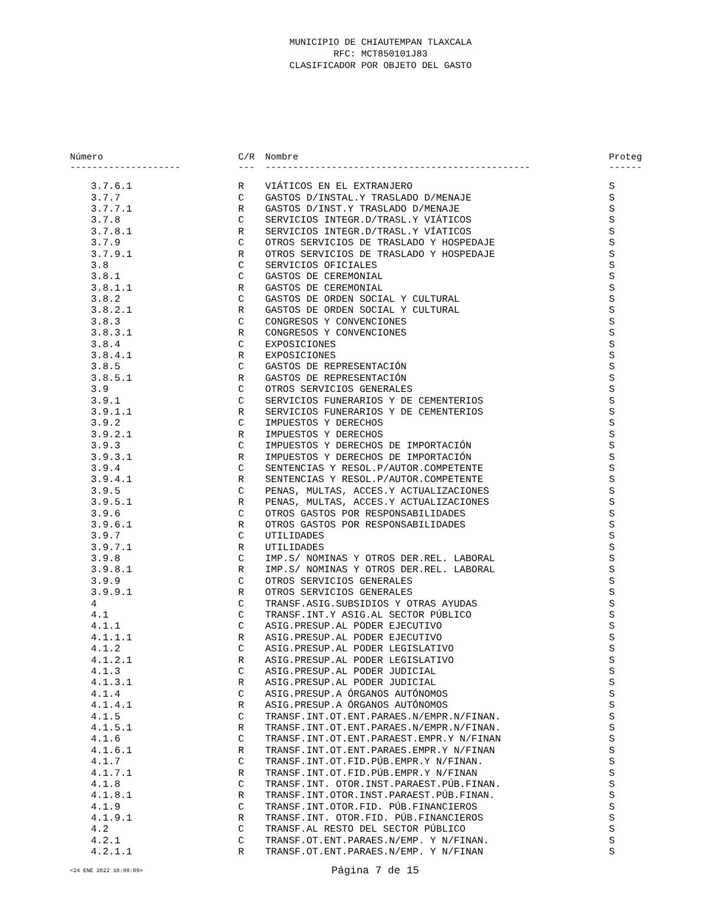MUNICIPIO DE CHIAUTEMPAN TLAXCALA
RFC: MCT850101J83
CLASIFICADOR POR OBJETO DEL GASTO
| Número | C/R | Nombre | Proteg |
| --- | --- | --- | --- |
| -------------------- | --- | ------------------------------------------------ | ------ |
| 3.7.6.1 | R | VIÁTICOS EN EL EXTRANJERO | S |
| 3.7.7 | C | GASTOS D/INSTAL.Y TRASLADO D/MENAJE | S |
| 3.7.7.1 | R | GASTOS D/INST.Y TRASLADO D/MENAJE | S |
| 3.7.8 | C | SERVICIOS INTEGR.D/TRASL.Y VIÁTICOS | S |
| 3.7.8.1 | R | SERVICIOS INTEGR.D/TRASL.Y VÍATICOS | S |
| 3.7.9 | C | OTROS SERVICIOS DE TRASLADO Y HOSPEDAJE | S |
| 3.7.9.1 | R | OTROS SERVICIOS DE TRASLADO Y HOSPEDAJE | S |
| 3.8 | C | SERVICIOS OFICIALES | S |
| 3.8.1 | C | GASTOS DE CEREMONIAL | S |
| 3.8.1.1 | R | GASTOS DE CEREMONIAL | S |
| 3.8.2 | C | GASTOS DE ORDEN SOCIAL Y CULTURAL | S |
| 3.8.2.1 | R | GASTOS DE ORDEN SOCIAL Y CULTURAL | S |
| 3.8.3 | C | CONGRESOS Y CONVENCIONES | S |
| 3.8.3.1 | R | CONGRESOS Y CONVENCIONES | S |
| 3.8.4 | C | EXPOSICIONES | S |
| 3.8.4.1 | R | EXPOSICIONES | S |
| 3.8.5 | C | GASTOS DE REPRESENTACIÓN | S |
| 3.8.5.1 | R | GASTOS DE REPRESENTACIÓN | S |
| 3.9 | C | OTROS SERVICIOS GENERALES | S |
| 3.9.1 | C | SERVICIOS FUNERARIOS Y DE CEMENTERIOS | S |
| 3.9.1.1 | R | SERVICIOS FUNERARIOS Y DE CEMENTERIOS | S |
| 3.9.2 | C | IMPUESTOS Y DERECHOS | S |
| 3.9.2.1 | R | IMPUESTOS Y DERECHOS | S |
| 3.9.3 | C | IMPUESTOS Y DERECHOS DE IMPORTACIÓN | S |
| 3.9.3.1 | R | IMPUESTOS Y DERECHOS DE IMPORTACIÓN | S |
| 3.9.4 | C | SENTENCIAS Y RESOL.P/AUTOR.COMPETENTE | S |
| 3.9.4.1 | R | SENTENCIAS Y RESOL.P/AUTOR.COMPETENTE | S |
| 3.9.5 | C | PENAS, MULTAS, ACCES.Y ACTUALIZACIONES | S |
| 3.9.5.1 | R | PENAS, MULTAS, ACCES.Y ACTUALIZACIONES | S |
| 3.9.6 | C | OTROS GASTOS POR RESPONSABILIDADES | S |
| 3.9.6.1 | R | OTROS GASTOS POR RESPONSABILIDADES | S |
| 3.9.7 | C | UTILIDADES | S |
| 3.9.7.1 | R | UTILIDADES | S |
| 3.9.8 | C | IMP.S/ NOMINAS Y OTROS DER.REL. LABORAL | S |
| 3.9.8.1 | R | IMP.S/ NOMINAS Y OTROS DER.REL. LABORAL | S |
| 3.9.9 | C | OTROS SERVICIOS GENERALES | S |
| 3.9.9.1 | R | OTROS SERVICIOS GENERALES | S |
| 4 | C | TRANSF.ASIG.SUBSIDIOS Y OTRAS AYUDAS | S |
| 4.1 | C | TRANSF.INT.Y ASIG.AL SECTOR PÚBLICO | S |
| 4.1.1 | C | ASIG.PRESUP.AL PODER EJECUTIVO | S |
| 4.1.1.1 | R | ASIG.PRESUP.AL PODER EJECUTIVO | S |
| 4.1.2 | C | ASIG.PRESUP.AL PODER LEGISLATIVO | S |
| 4.1.2.1 | R | ASIG.PRESUP.AL PODER LEGISLATIVO | S |
| 4.1.3 | C | ASIG.PRESUP.AL PODER JUDICIAL | S |
| 4.1.3.1 | R | ASIG.PRESUP.AL PODER JUDICIAL | S |
| 4.1.4 | C | ASIG.PRESUP.A ÓRGANOS AUTÓNOMOS | S |
| 4.1.4.1 | R | ASIG.PRESUP.A ÓRGANOS AUTÓNOMOS | S |
| 4.1.5 | C | TRANSF.INT.OT.ENT.PARAES.N/EMPR.N/FINAN. | S |
| 4.1.5.1 | R | TRANSF.INT.OT.ENT.PARAES.N/EMPR.N/FINAN. | S |
| 4.1.6 | C | TRANSF.INT.OT.ENT.PARAEST.EMPR.Y N/FINAN | S |
| 4.1.6.1 | R | TRANSF.INT.OT.ENT.PARAES.EMPR.Y N/FINAN | S |
| 4.1.7 | C | TRANSF.INT.OT.FID.PÚB.EMPR.Y N/FINAN. | S |
| 4.1.7.1 | R | TRANSF.INT.OT.FID.PÚB.EMPR.Y N/FINAN | S |
| 4.1.8 | C | TRANSF.INT. OTOR.INST.PARAEST.PÚB.FINAN. | S |
| 4.1.8.1 | R | TRANSF.INT.OTOR.INST.PARAEST.PÚB.FINAN. | S |
| 4.1.9 | C | TRANSF.INT.OTOR.FID. PÚB.FINANCIEROS | S |
| 4.1.9.1 | R | TRANSF.INT. OTOR.FID. PÚB.FINANCIEROS | S |
| 4.2 | C | TRANSF.AL RESTO DEL SECTOR PÚBLICO | S |
| 4.2.1 | C | TRANSF.OT.ENT.PARAES.N/EMP. Y N/FINAN. | S |
| 4.2.1.1 | R | TRANSF.OT.ENT.PARAES.N/EMP. Y N/FINAN | S |
<24 ENE 2022 10:09:09> Página 7 de 15